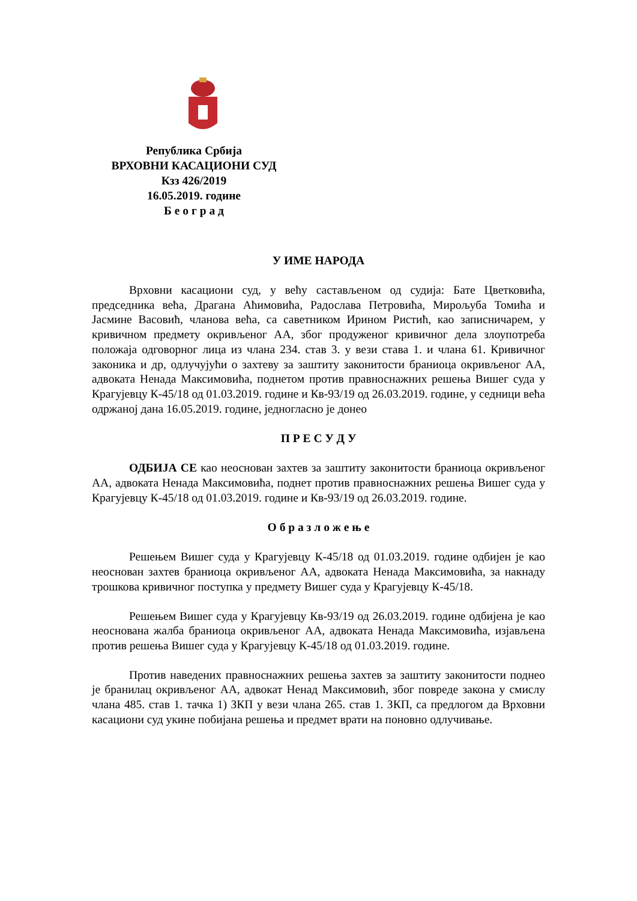Република Србија
ВРХОВНИ КАСАЦИОНИ СУД
Кзз 426/2019
16.05.2019. године
Б е о г р а д
У ИМЕ НАРОДА
Врховни касациони суд, у већу састављеном од судија: Бате Цветковића, председника већа, Драгана Аћимовића, Радослава Петровића, Мирољуба Томића и Јасмине Васовић, чланова већа, са саветником Ирином Ристић, као записничарем, у кривичном предмету окривљеног АА, због продуженог кривичног дела злоупотреба положаја одговорног лица из члана 234. став 3. у вези става 1. и члана 61. Кривичног законика и др, одлучујући о захтеву за заштиту законитости браниоца окривљеног АА, адвоката Ненада Максимовића, поднетом против правноснажних решења Вишег суда у Крагујевцу К-45/18 од 01.03.2019. године и Кв-93/19 од 26.03.2019. године, у седници већа одржаној дана 16.05.2019. године, једногласно је донео
П Р Е С У Д У
ОДБИЈА СЕ као неоснован захтев за заштиту законитости браниоца окривљеног АА, адвоката Ненада Максимовића, поднет против правноснажних решења Вишег суда у Крагујевцу К-45/18 од 01.03.2019. године и Кв-93/19 од 26.03.2019. године.
О б р а з л о ж е њ е
Решењем Вишег суда у Крагујевцу К-45/18 од 01.03.2019. године одбијен је као неоснован захтев браниоца окривљеног АА, адвоката Ненада Максимовића, за накнаду трошкова кривичног поступка у предмету Вишег суда у Крагујевцу К-45/18.
Решењем Вишег суда у Крагујевцу Кв-93/19 од 26.03.2019. године одбијена је као неоснована жалба браниоца окривљеног АА, адвоката Ненада Максимовића, изјављена против решења Вишег суда у Крагујевцу К-45/18 од 01.03.2019. године.
Против наведених правноснажних решења захтев за заштиту законитости поднео је бранилац окривљеног АА, адвокат Ненад Максимовић, због повреде закона у смислу члана 485. став 1. тачка 1) ЗКП у вези члана 265. став 1. ЗКП, са предлогом да Врховни касациони суд укине побијана решења и предмет врати на поновно одлучивање.